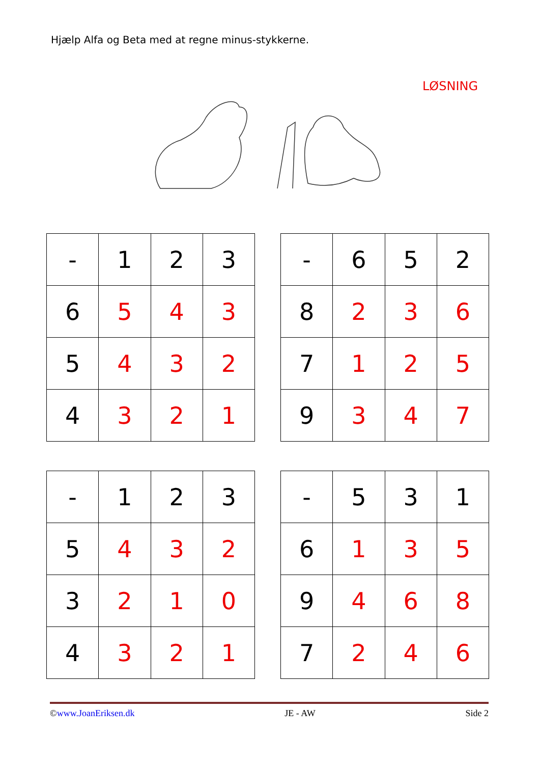Hjælp Alfa og Beta med at regne minus-stykkerne.
LØSNING
| - | 1 | 2 | 3 |
| 6 | 5 | 4 | 3 |
| 5 | 4 | 3 | 2 |
| 4 | 3 | 2 | 1 |
| - | 6 | 5 | 2 |
| 8 | 2 | 3 | 6 |
| 7 | 1 | 2 | 5 |
| 9 | 3 | 4 | 7 |
| - | 1 | 2 | 3 |
| 5 | 4 | 3 | 2 |
| 3 | 2 | 1 | 0 |
| 4 | 3 | 2 | 1 |
| - | 5 | 3 | 1 |
| 6 | 1 | 3 | 5 |
| 9 | 4 | 6 | 8 |
| 7 | 2 | 4 | 6 |
©www.JoanEriksen.dk JE - AW Side 2